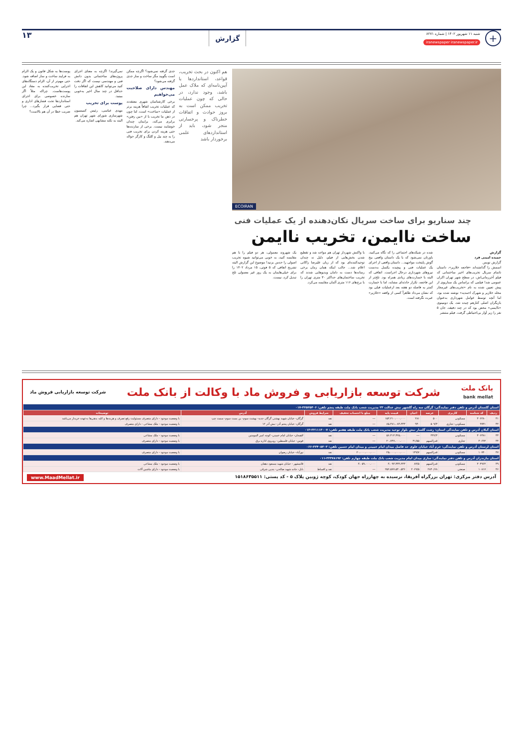+
شنبه ۱۱ شهریور ۱۴۰۲ | شماره ۸۲۷۱
iranewspaper iranewspaper.ir
گزارش
۱۳
ECOIRAN
چند سناریو برای ساخت سریال تکان‌دهنده از یک عملیات فنی
ساخت ناایمن، تخریب ناایمن
گزارش
حمیده امینی فرد
گزارش نویس
اسمش را گذاشته‌اند «فاجعه خلازیر»، داستان ناتمام سریال تخریب‌های اخیر ساختمانی که فیلم آخرزمانی‌اش، در سطح شهر تهران اکران عمومی شد! فیلمی که براساس یک سناریوی از پیش تعیین شده به نام «تخریب‌های غیرمجاز محله خلازیر و شهرک احمدیه» نوشته شده بود، اما آنچه توسط عوامل شهرداری به‌عنوان بازیگران اصلی کنارهم چیده شد، یک دومینوی «ناایمنی» محض بود که در چند دقیقه، جان ۵ نفر را زیر آوار بی‌احتیاطی گرفت. فیلم منتشر
شده در شبکه‌های اجتماعی را که نگاه می‌کنید، باورتان نمی‌شود که با یک داستان واقعی بیخ گوش پایتخت مواجهید... داستان واقعی از اجرای یک عملیات فنی و پیچیده یکسل به‌دست نیروهای شهرداری درحال اجراست. اتفاقی که البته با خسارت‌های زیادی همراه بود. تلخ‌تر از این فاجعه، تکرار حادثه‌ای مشابه، اما با خسارت کمتر به فاصله دو هفته بعد ازعملیات قبلی بود که نشان می‌داد ظاهراً کسی از واقعه «خلازیر» عبرت نگرفته است.
با واکنش شهردار تهران هم مواجه شد و تقطیع شدن بخش‌هایی از فیلم، دلیل نه چندان توجیه‌کننده‌ای بود که از زبان علیرضا زاکانی اعلام شد... جالب اینکه همان زمان برخی رسانه‌ها دست به دامان ویدیوهایی شدند که تخریب ساختمان‌های حداکثر ۳۰ متری تهران را با برج‌های ۱۱۶ متری آلمان مقایسه می‌کرد.
یک شهروند معمولی، هر دو فیلم را با هم مقایسه کنید، به خوبی می‌توانید شیوه تخریب اصولی را حدس بزنید! موضوع این گزارش البته تشریح اتفاقی که ۵ فوتی، ۱۵ مرداد ۱۴۰۲ را برای خیلی‌هایمان به یک روز غیر معمولی تلخ تبدیل کرد، نیست.
هم اکنون در بحث تخریب، قواعد، استانداردها یا آیین‌نامه‌ای که ملاک عمل باشد، وجود ندارد، در حالی که چون عملیات تخریب ممکن است به بروز حوادث و اتفاقات خطرناک و پرخسارتی منجر شود، باید از استانداردهای علمی برخوردار باشد
جدی گرفته نمی‌شود؟ اگرچه ممکن است بگویید مگر ساخت و ساز جدی گرفته می‌شود؟
مهندس دارای صلاحیت می‌خواهیم
برخی کارشناسان شهری معتقدند که عملیات تخریب اتفاقاً هزینه برتر از عملیات «ساخت» است، اما چون در ذهن ما تخریب با از «بین رفتن» برابری می‌کند، برایمان چندان خوشایند نیست. برخی از سازنده‌ها حتی هزینه کردن برای تخریب فنی را به چند بیل و کلنگ و کارگر حواله می‌دهند.
نمی‌گیرند! اگرچه به معنای اجرای پروژه‌های ساختمانی بدون دانش فنی و مهندسی نیست که اگر دقت کنید می‌توانید کاهش این اتفاقات را حداقل در چند سال اخیر به‌خوبی ببینید.
پوست برای تخریب
مهدی عباسی، رئیس کمیسیون شهرسازی شورای شهر تهران هم البته به نکته مشابهی اشاره می‌کند.
پوست‌ها به شکل قانون و یک الزام به فرایند ساخت و ساز اضافه شود. حتی مهم‌تر از آن، الزام دستگاه‌های اجرایی تخریب‌کننده به مفاد این پوست‌هاست. چراکه مثلاً اگر سازنده خصوصی برای اجرای استانداردها تحت فشارهای اداری و حتی قضایی قرار بگیرد... چرا ضریب خطا در آن هم بالاست؟
بانک ملت
bank mellat
شرکت توسعه بازاریابی و فروش ماد با وکالت از بانک ملت
شرکت توسعه بازاریابی فروش ماد
| استان گلستان آدرس و تلفن دفتر نمایندگی: گرگان سه راه گلشهر نبش عدالت ۲۳ مدیریت شعب بانک ملت طبقه پنجم تلفن: ۳۲۵۲۵۴۰۶-۰۱۷ | | | | | | | | | |
| ردیف | کد شناسه | کاربری | عرصه | اعیان | قیمت پایه | مبلغ با احتساب تخفیف | شرایط فروش | آدرس | توضیحات |
| ۳۱ | ۳۰۶۲۸۰ | مسکونی | ۵۰۰ | ۲۸۱ | ۱۵۳،۲۱۰،۰۰۰،۰۰۰ | --- | نقد | گرگان- خیابان شهید بهشتی گرگان جدید- بهشت سوم- بن بست سوم- سمت چپ | با وضعیت موجود - دارای متصرف مسئولیت رفع تصرف و هزینه‌ها و کلیه بدهی‌ها به‌عهده خریدار می‌باشد |
| ۳۲ | ۹۹۳۱ | مسکونی- تجاری | ۵۰۹/۳ | ۹۳۰ | ۸۵،۴۸۱،۰۸۳،۳۳۳ | --- | نقد | گرگان- خیابان پنجم آذر- نبش آذر ۱۲ | با وضعیت موجود - ملک مشاعی - دارای متصرف |
| استان گیلان آدرس و تلفن نمایندگی استان: رشت گلسار نبش بلوار توحید مدیریت شعب بانک ملت طبقه هفتم تلفن: ۳۲۱۱۱۳۰۰۷-۰۱۳ | | | | | | | | | |
| ۳۳ | ۳۰۶۳۸۱ | مسکونی | ۳۳۶/۳ | --- | ۵۶،۴۱۴،۳۲۵،۰۰۰ | --- | نقد | لاهیجان- خیابان امام خمینی- کوچه امیر المومنین | با وضعیت موجود - ملک مشاعی |
| ۳۴ | ۳۰۶۹۴ | تجاری | قدرالسهم | ۴۱/۵۵ | ۲۰،۷۴۷،۰۰۰،۰۰۰ | --- | نقد | فومن- خیابان فلسطین- روبروی اداره برق | با وضعیت موجود - دارای متصرف |
| استان لرستان آدرس و تلفن نمایندگی: خرم آباد خیابان علوی حد فاصل میدان امام خمینی و میدان امام حسین تلفن: ۳۳۴۰۵۳۰۳-۰۶۶ | | | | | | | | | |
| ۳۷ | ۱۰۷۴۰ | مسکونی | قدرالسهم | ۱۴۹/۷ | ۲۵،۰۰۰،۰۰۰،۰۰۰ | ۲۰،۰۰۰،۰۰۰،۰۰۰ | نقد | نورآباد- خیابان رضوان | با وضعیت موجود - دارای متصرف |
| استان مازندران آدرس و تلفن دفتر نمایندگی: ساری میدان امام مدیریت شعب بانک ملت طبقه چهارم تلفن: ۳۳۳۷۸۱۹۲-۰۱۱ | | | | | | | | | |
| ۳۹ | ۳۰۴۹۶۴ | مسکونی | قدرالسهم | ۸۴/۵ | ۳،۰۹۳،۳۳۳،۳۳۳ | ۳،۰۵۹،۰۰۰،۰۰۰ | نقد | قائمشهر - خیابان شهید مسعود دهقان | با وضعیت موجود - ملک مشاعی |
| ۴۶ | ۱۰۸۱۷ | صنعتی | ۲۸۴۰/۶۸ | ۲۰۶۹/۵ | ۲۵۲،۵۷۷،۵۳۰،۵۴۶ | --- | نقد و اقساط | بابل- جاده شهید صالحی- بندپی شرقی | با وضعیت موجود - دارای ماشین آلات |
آدرس دفتر مرکزی: تهران بزرگراه آفریقا، نرسیده به چهارراه جهان کودک، کوچه ژوبین پلاک ۵ - کد پستی: ۱۵۱۸۶۳۵۵۱۱ www.MaadMellat.ir